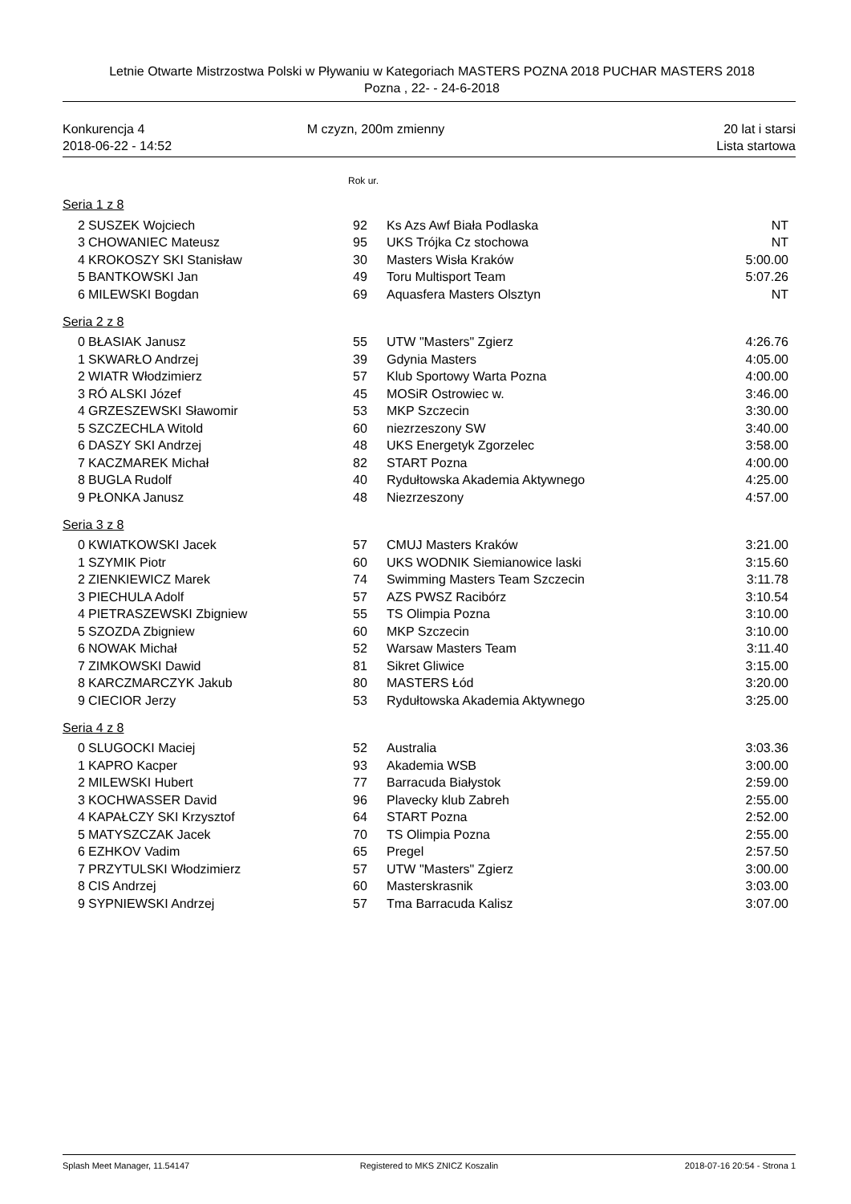Letnie Otwarte Mistrzostwa Polski w Pływaniu w Kategoriach MASTERS POZNA 2018 PUCHAR MASTERS 2018
Pozna , 22- - 24-6-2018
Konkurencja 4
2018-06-22 - 14:52
M czyzn, 200m zmienny 20 lat i starsi
Lista startowa
Rok ur.
Seria 1 z 8
| 2 | SUSZEK Wojciech | 92 | Ks Azs Awf Biała Podlaska | NT |
| 3 | CHOWANIEC Mateusz | 95 | UKS Trójka Cz stochowa | NT |
| 4 | KROKOSZY SKI Stanisław | 30 | Masters Wisła Kraków | 5:00.00 |
| 5 | BANTKOWSKI Jan | 49 | Toru Multisport Team | 5:07.26 |
| 6 | MILEWSKI Bogdan | 69 | Aquasfera Masters Olsztyn | NT |
Seria 2 z 8
| 0 | BŁASIAK Janusz | 55 | UTW "Masters" Zgierz | 4:26.76 |
| 1 | SKWARŁO Andrzej | 39 | Gdynia Masters | 4:05.00 |
| 2 | WIATR Włodzimierz | 57 | Klub Sportowy Warta Pozna | 4:00.00 |
| 3 | RÓ ALSKI Józef | 45 | MOSiR Ostrowiec w. | 3:46.00 |
| 4 | GRZESZEWSKI Sławomir | 53 | MKP Szczecin | 3:30.00 |
| 5 | SZCZECHLA Witold | 60 | niezrzeszony SW | 3:40.00 |
| 6 | DASZY SKI Andrzej | 48 | UKS Energetyk Zgorzelec | 3:58.00 |
| 7 | KACZMAREK Michał | 82 | START Pozna | 4:00.00 |
| 8 | BUGLA Rudolf | 40 | Rydułtowska Akademia Aktywnego | 4:25.00 |
| 9 | PŁONKA Janusz | 48 | Niezrzeszony | 4:57.00 |
Seria 3 z 8
| 0 | KWIATKOWSKI Jacek | 57 | CMUJ Masters Kraków | 3:21.00 |
| 1 | SZYMIK Piotr | 60 | UKS WODNIK Siemianowice laski | 3:15.60 |
| 2 | ZIENKIEWICZ Marek | 74 | Swimming Masters Team Szczecin | 3:11.78 |
| 3 | PIECHULA Adolf | 57 | AZS PWSZ Racibórz | 3:10.54 |
| 4 | PIETRASZEWSKI Zbigniew | 55 | TS Olimpia Pozna | 3:10.00 |
| 5 | SZOZDA Zbigniew | 60 | MKP Szczecin | 3:10.00 |
| 6 | NOWAK Michał | 52 | Warsaw Masters Team | 3:11.40 |
| 7 | ZIMKOWSKI Dawid | 81 | Sikret Gliwice | 3:15.00 |
| 8 | KARCZMARCZYK Jakub | 80 | MASTERS Łód | 3:20.00 |
| 9 | CIECIOR Jerzy | 53 | Rydułtowska Akademia Aktywnego | 3:25.00 |
Seria 4 z 8
| 0 | SLUGOCKI Maciej | 52 | Australia | 3:03.36 |
| 1 | KAPRO Kacper | 93 | Akademia WSB | 3:00.00 |
| 2 | MILEWSKI Hubert | 77 | Barracuda Białystok | 2:59.00 |
| 3 | KOCHWASSER David | 96 | Plavecky klub Zabreh | 2:55.00 |
| 4 | KAPAŁCZY SKI Krzysztof | 64 | START Pozna | 2:52.00 |
| 5 | MATYSZCZAK Jacek | 70 | TS Olimpia Pozna | 2:55.00 |
| 6 | EZHKOV Vadim | 65 | Pregel | 2:57.50 |
| 7 | PRZYTULSKI Włodzimierz | 57 | UTW "Masters" Zgierz | 3:00.00 |
| 8 | CIS Andrzej | 60 | Masterskrasnik | 3:03.00 |
| 9 | SYPNIEWSKI Andrzej | 57 | Tma Barracuda Kalisz | 3:07.00 |
Splash Meet Manager, 11.54147 Registered to MKS ZNICZ Koszalin
2018-07-16 20:54 - Strona 1